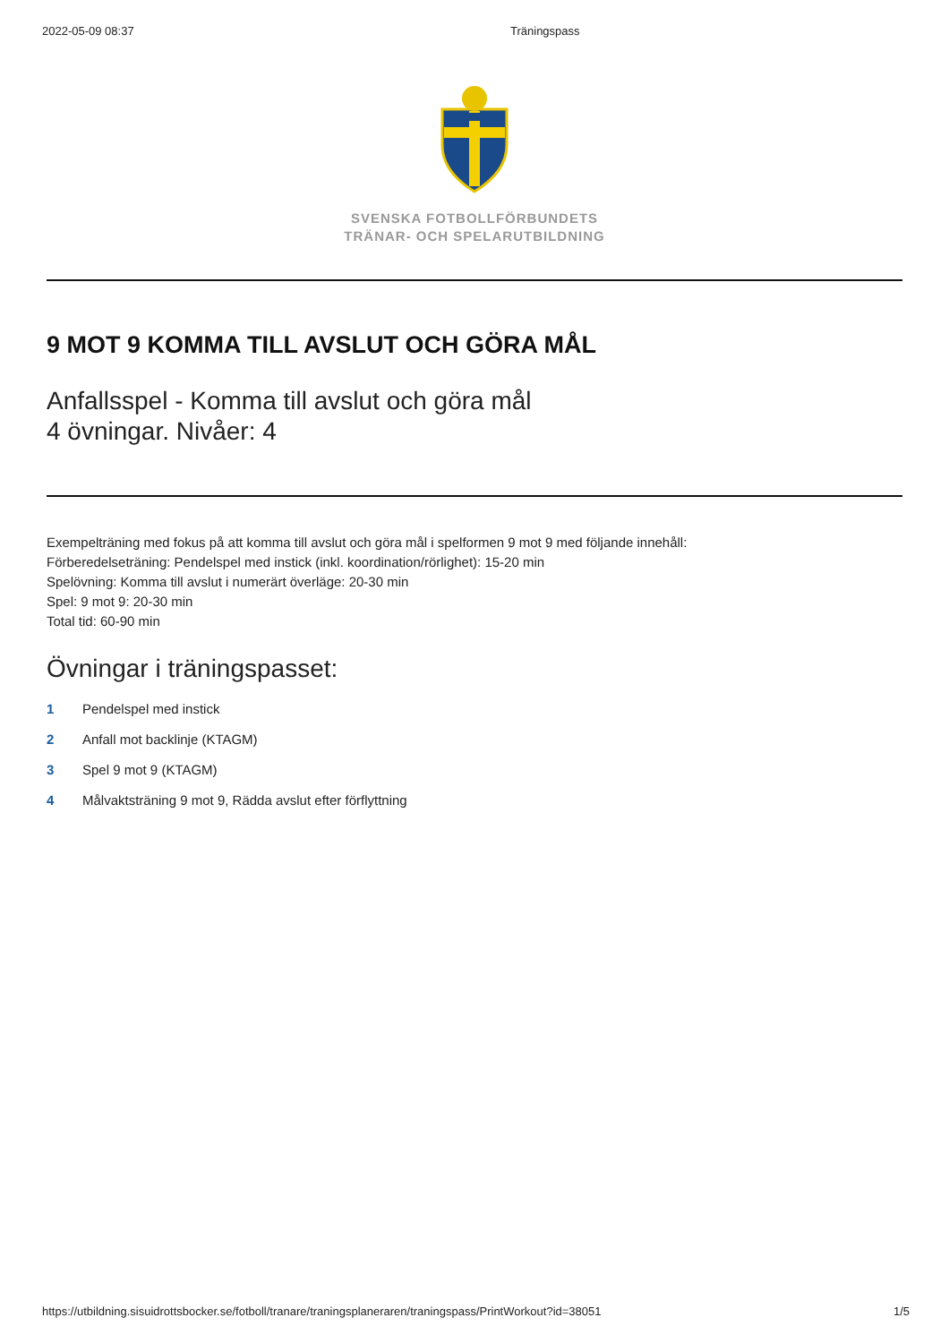2022-05-09 08:37 Träningspass
SVENSKA FOTBOLLFÖRBUNDETS
TRÄNAR- OCH SPELARUTBILDNING
9 MOT 9 KOMMA TILL AVSLUT OCH GÖRA MÅL
Anfallsspel - Komma till avslut och göra mål
4 övningar. Nivåer: 4
Exempelträning med fokus på att komma till avslut och göra mål i spelformen 9 mot 9 med följande innehåll:
Förberedelseträning: Pendelspel med instick (inkl. koordination/rörlighet): 15-20 min
Spelövning: Komma till avslut i numerärt överläge: 20-30 min
Spel: 9 mot 9: 20-30 min
Total tid: 60-90 min
Övningar i träningspasset:
1 Pendelspel med instick
2 Anfall mot backlinje (KTAGM)
3 Spel 9 mot 9 (KTAGM)
4 Målvaktsträning 9 mot 9, Rädda avslut efter förflyttning
https://utbildning.sisuidrottsbocker.se/fotboll/tranare/traningsplaneraren/traningspass/PrintWorkout?id=38051 1/5